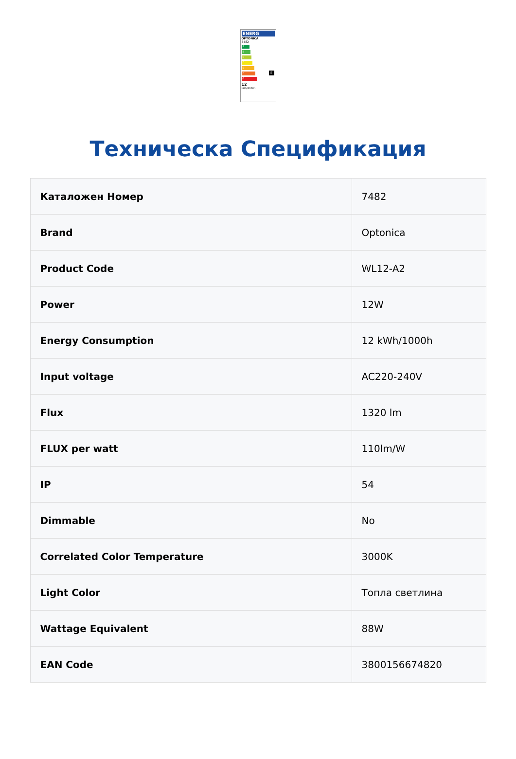ENERG
OPTONICA
7482
A
B
C
D
E
F
G
E
12
kWh/1000h
Техническа Спецификация
| Каталожен Номер | 7482 |
| Brand | Optonica |
| Product Code | WL12-A2 |
| Power | 12W |
| Energy Consumption | 12 kWh/1000h |
| Input voltage | AC220-240V |
| Flux | 1320 lm |
| FLUX per watt | 110lm/W |
| IP | 54 |
| Dimmable | No |
| Correlated Color Temperature | 3000K |
| Light Color | Топла светлина |
| Wattage Equivalent | 88W |
| EAN Code | 3800156674820 |